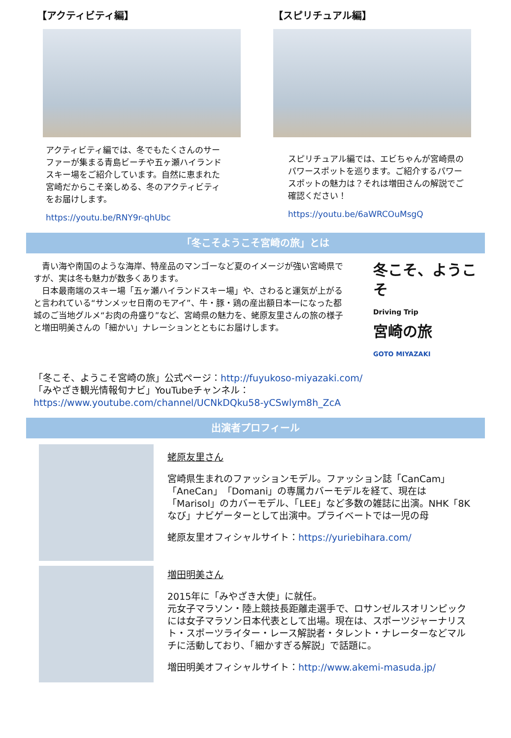【アクティビティ編】
アクティビティ編では、冬でもたくさんのサーファーが集まる青島ビーチや五ヶ瀬ハイランドスキー場をご紹介しています。自然に恵まれた宮崎だからこそ楽しめる、冬のアクティビティをお届けします。
https://youtu.be/RNY9r-qhUbc
【スピリチュアル編】
スピリチュアル編では、エビちゃんが宮崎県のパワースポットを巡ります。ご紹介するパワースポットの魅力は？それは増田さんの解説でご確認ください！
https://youtu.be/6aWRCOuMsgQ
「冬こそようこそ宮崎の旅」とは
　青い海や南国のような海岸、特産品のマンゴーなど夏のイメージが強い宮崎県ですが、実は冬も魅力が数多くあります。
　日本最南端のスキー場「五ヶ瀬ハイランドスキー場」や、さわると運気が上がると言われている“サンメッセ日南のモアイ”、牛・豚・鶏の産出額日本一になった都城のご当地グルメ“お肉の舟盛り”など、宮崎県の魅力を、蛯原友里さんの旅の様子と増田明美さんの「細かい」ナレーションとともにお届けします。
冬こそ、ようこそ
Driving Trip
宮崎の旅
GOTO MIYAZAKI
「冬こそ、ようこそ宮崎の旅」公式ページ：http://fuyukoso-miyazaki.com/
「みやざき観光情報旬ナビ」YouTubeチャンネル：
https://www.youtube.com/channel/UCNkDQku58-yCSwlym8h_ZcA
出演者プロフィール
蛯原友里さん
宮崎県生まれのファッションモデル。ファッション誌「CanCam」「AneCan」「Domani」の専属カバーモデルを経て、現在は「Marisol」のカバーモデル、「LEE」など多数の雑誌に出演。NHK「8Kなび」ナビゲーターとして出演中。プライベートでは一児の母
蛯原友里オフィシャルサイト：https://yuriebihara.com/
増田明美さん
2015年に「みやざき大使」に就任。
元女子マラソン・陸上競技長距離走選手で、ロサンゼルスオリンピックには女子マラソン日本代表として出場。現在は、スポーツジャーナリスト・スポーツライター・レース解説者・タレント・ナレーターなどマルチに活動しており、「細かすぎる解説」で話題に。
増田明美オフィシャルサイト：http://www.akemi-masuda.jp/